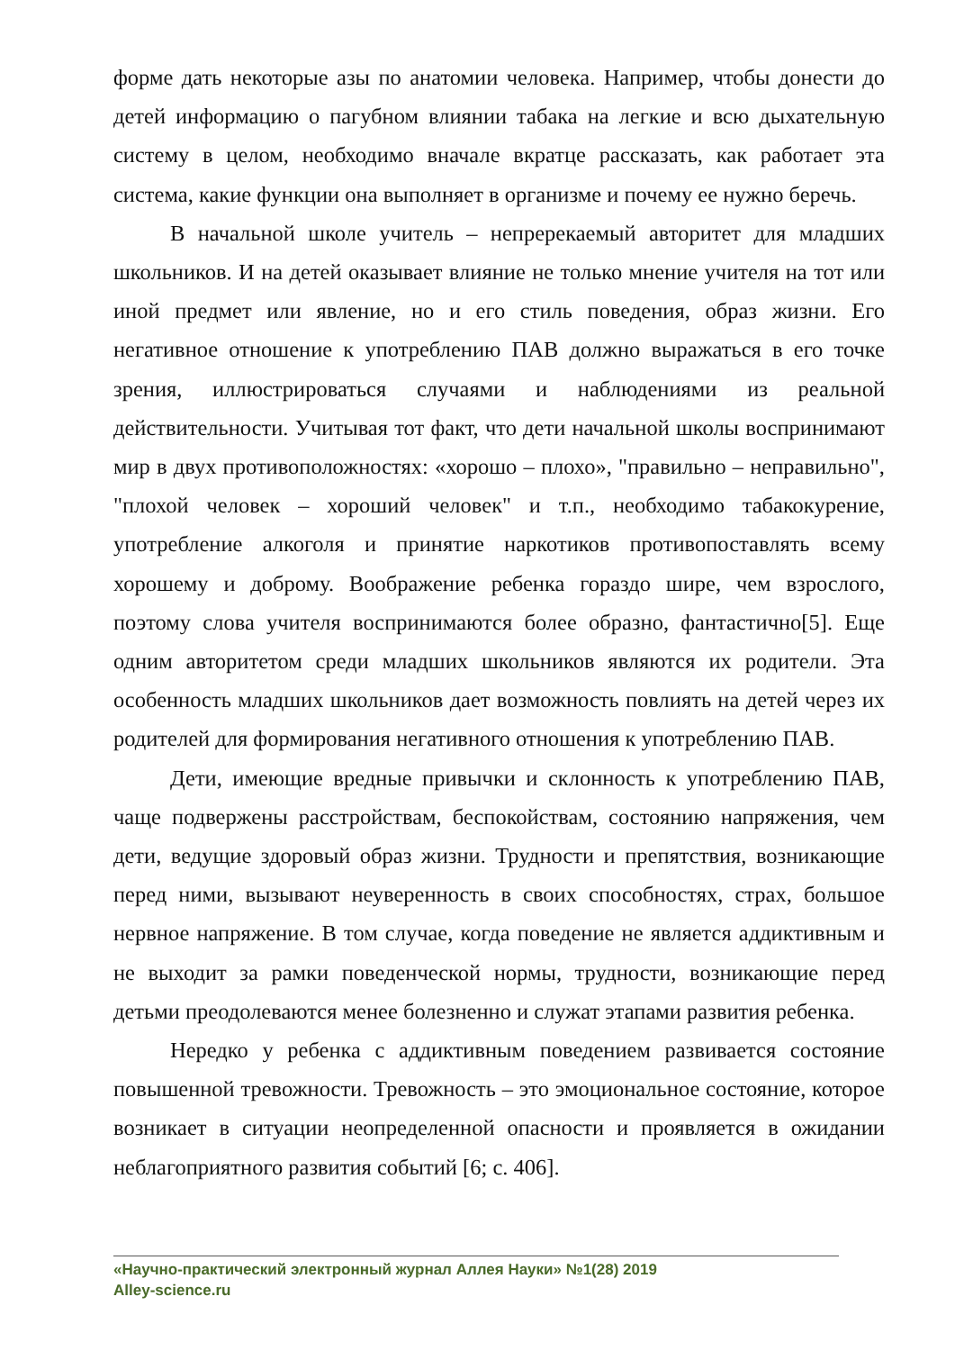форме дать некоторые азы по анатомии человека. Например, чтобы донести до детей информацию о пагубном влиянии табака на легкие и всю дыхательную систему в целом, необходимо вначале вкратце рассказать, как работает эта система, какие функции она выполняет в организме и почему ее нужно беречь.
В начальной школе учитель – непререкаемый авторитет для младших школьников. И на детей оказывает влияние не только мнение учителя на тот или иной предмет или явление, но и его стиль поведения, образ жизни. Его негативное отношение к употреблению ПАВ должно выражаться в его точке зрения, иллюстрироваться случаями и наблюдениями из реальной действительности. Учитывая тот факт, что дети начальной школы воспринимают мир в двух противоположностях: «хорошо – плохо», "правильно – неправильно", "плохой человек – хороший человек" и т.п., необходимо табакокурение, употребление алкоголя и принятие наркотиков противопоставлять всему хорошему и доброму. Воображение ребенка гораздо шире, чем взрослого, поэтому слова учителя воспринимаются более образно, фантастично[5]. Еще одним авторитетом среди младших школьников являются их родители. Эта особенность младших школьников дает возможность повлиять на детей через их родителей для формирования негативного отношения к употреблению ПАВ.
Дети, имеющие вредные привычки и склонность к употреблению ПАВ, чаще подвержены расстройствам, беспокойствам, состоянию напряжения, чем дети, ведущие здоровый образ жизни. Трудности и препятствия, возникающие перед ними, вызывают неуверенность в своих способностях, страх, большое нервное напряжение. В том случае, когда поведение не является аддиктивным и не выходит за рамки поведенческой нормы, трудности, возникающие перед детьми преодолеваются менее болезненно и служат этапами развития ребенка.
Нередко у ребенка с аддиктивным поведением развивается состояние повышенной тревожности. Тревожность – это эмоциональное состояние, которое возникает в ситуации неопределенной опасности и проявляется в ожидании неблагоприятного развития событий [6; с. 406].
«Научно-практический электронный журнал Аллея Науки» №1(28) 2019
Alley-science.ru